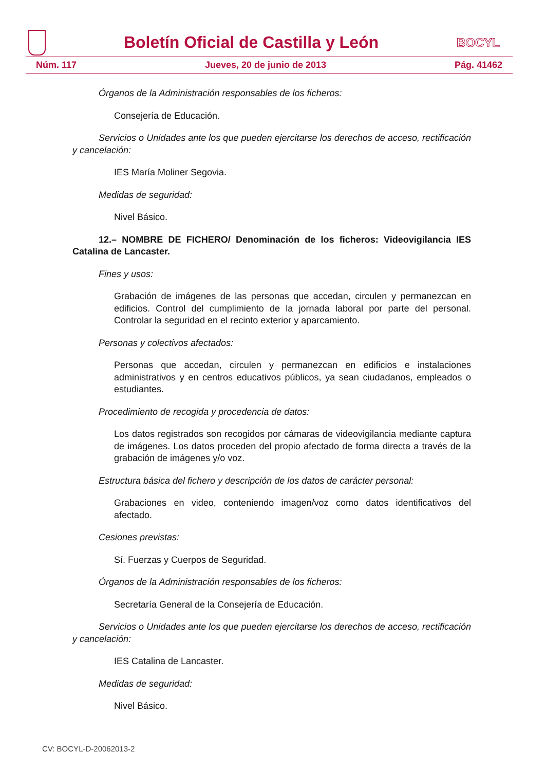Boletín Oficial de Castilla y León
BOCYL
Núm. 117 Jueves, 20 de junio de 2013 Pág. 41462
Órganos de la Administración responsables de los ficheros:
Consejería de Educación.
Servicios o Unidades ante los que pueden ejercitarse los derechos de acceso, rectificación y cancelación:
IES María Moliner Segovia.
Medidas de seguridad:
Nivel Básico.
12.– NOMBRE DE FICHERO/ Denominación de los ficheros: Videovigilancia IES Catalina de Lancaster.
Fines y usos:
Grabación de imágenes de las personas que accedan, circulen y permanezcan en edificios. Control del cumplimiento de la jornada laboral por parte del personal. Controlar la seguridad en el recinto exterior y aparcamiento.
Personas y colectivos afectados:
Personas que accedan, circulen y permanezcan en edificios e instalaciones administrativos y en centros educativos públicos, ya sean ciudadanos, empleados o estudiantes.
Procedimiento de recogida y procedencia de datos:
Los datos registrados son recogidos por cámaras de videovigilancia mediante captura de imágenes. Los datos proceden del propio afectado de forma directa a través de la grabación de imágenes y/o voz.
Estructura básica del fichero y descripción de los datos de carácter personal:
Grabaciones en video, conteniendo imagen/voz como datos identificativos del afectado.
Cesiones previstas:
Sí. Fuerzas y Cuerpos de Seguridad.
Órganos de la Administración responsables de los ficheros:
Secretaría General de la Consejería de Educación.
Servicios o Unidades ante los que pueden ejercitarse los derechos de acceso, rectificación y cancelación:
IES Catalina de Lancaster.
Medidas de seguridad:
Nivel Básico.
CV: BOCYL-D-20062013-2